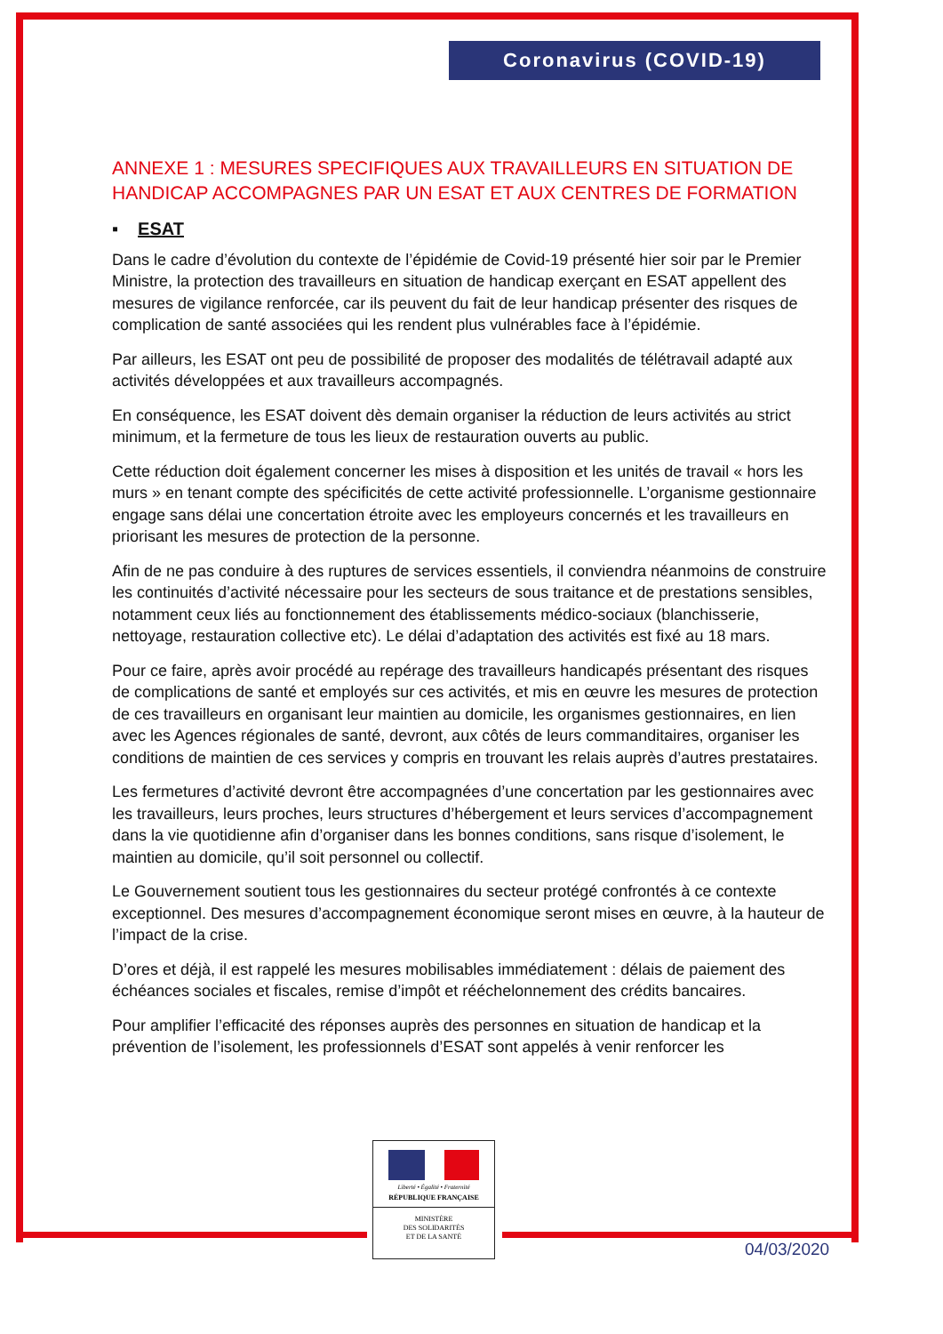Coronavirus (COVID-19)
ANNEXE 1 : MESURES SPECIFIQUES AUX TRAVAILLEURS EN SITUATION DE HANDICAP ACCOMPAGNES PAR UN ESAT ET AUX CENTRES DE FORMATION
▪ ESAT
Dans le cadre d’évolution du contexte de l’épidémie de Covid-19 présenté hier soir par le Premier Ministre, la protection des travailleurs en situation de handicap exerçant en ESAT appellent des mesures de vigilance renforcée, car ils peuvent du fait de leur handicap présenter des risques de complication de santé associées qui les rendent plus vulnérables face à l’épidémie.
Par ailleurs, les ESAT ont peu de possibilité de proposer des modalités de télétravail adapté aux activités développées et aux travailleurs accompagnés.
En conséquence, les ESAT doivent dès demain organiser la réduction de leurs activités au strict minimum, et la fermeture de tous les lieux de restauration ouverts au public.
Cette réduction doit également concerner les mises à disposition et les unités de travail « hors les murs » en tenant compte des spécificités de cette activité professionnelle. L’organisme gestionnaire engage sans délai une concertation étroite avec les employeurs concernés et les travailleurs en priorisant les mesures de protection de la personne.
Afin de ne pas conduire à des ruptures de services essentiels, il conviendra néanmoins de construire les continuités d’activité nécessaire pour les secteurs de sous traitance et de prestations sensibles, notamment ceux liés au fonctionnement des établissements médico-sociaux (blanchisserie, nettoyage, restauration collective etc). Le délai d’adaptation des activités est fixé au 18 mars.
Pour ce faire, après avoir procédé au repérage des travailleurs handicapés présentant des risques de complications de santé et employés sur ces activités, et mis en œuvre les mesures de protection de ces travailleurs en organisant leur maintien au domicile, les organismes gestionnaires, en lien avec les Agences régionales de santé, devront, aux côtés de leurs commanditaires, organiser les conditions de maintien de ces services y compris en trouvant les relais auprès d’autres prestataires.
Les fermetures d’activité devront être accompagnées d’une concertation par les gestionnaires avec les travailleurs, leurs proches, leurs structures d’hébergement et leurs services d’accompagnement dans la vie quotidienne afin d’organiser dans les bonnes conditions, sans risque d’isolement, le maintien au domicile, qu’il soit personnel ou collectif.
Le Gouvernement soutient tous les gestionnaires du secteur protégé confrontés à ce contexte exceptionnel. Des mesures d’accompagnement économique seront mises en œuvre, à la hauteur de l’impact de la crise.
D’ores et déjà, il est rappelé les mesures mobilisables immédiatement : délais de paiement des échéances sociales et fiscales, remise d’impôt et rééchelonnement des crédits bancaires.
Pour amplifier l’efficacité des réponses auprès des personnes en situation de handicap et la prévention de l’isolement, les professionnels d’ESAT sont appelés à venir renforcer les
Liberté • Égalité • Fraternité
RÉPUBLIQUE FRANÇAISE
MINISTÈRE
DES SOLIDARITÉS
ET DE LA SANTÉ
04/03/2020